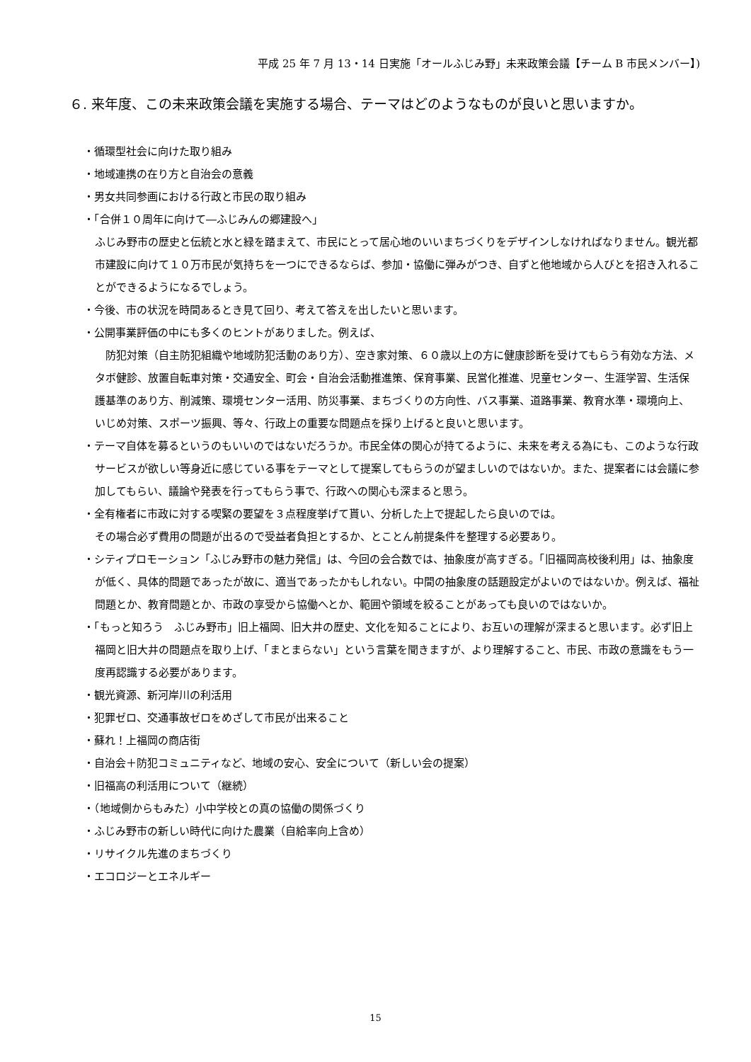平成 25 年 7 月 13・14 日実施「オールふじみ野」未来政策会議【チーム B 市民メンバー】)
６. 来年度、この未来政策会議を実施する場合、テーマはどのようなものが良いと思いますか。
・循環型社会に向けた取り組み
・地域連携の在り方と自治会の意義
・男女共同参画における行政と市民の取り組み
・「合併１０周年に向けて―ふじみんの郷建設へ」
ふじみ野市の歴史と伝統と水と緑を踏まえて、市民にとって居心地のいいまちづくりをデザインしなければなりません。観光都市建設に向けて１０万市民が気持ちを一つにできるならば、参加・協働に弾みがつき、自ずと他地域から人びとを招き入れることができるようになるでしょう。
・今後、市の状況を時間あるとき見て回り、考えて答えを出したいと思います。
・公開事業評価の中にも多くのヒントがありました。例えば、
　防犯対策（自主防犯組織や地域防犯活動のあり方）、空き家対策、６０歳以上の方に健康診断を受けてもらう有効な方法、メタボ健診、放置自転車対策・交通安全、町会・自治会活動推進策、保育事業、民営化推進、児童センター、生涯学習、生活保護基準のあり方、削減策、環境センター活用、防災事業、まちづくりの方向性、バス事業、道路事業、教育水準・環境向上、いじめ対策、スポーツ振興、等々、行政上の重要な問題点を採り上げると良いと思います。
・テーマ自体を募るというのもいいのではないだろうか。市民全体の関心が持てるように、未来を考える為にも、このような行政サービスが欲しい等身近に感じている事をテーマとして提案してもらうのが望ましいのではないか。また、提案者には会議に参加してもらい、議論や発表を行ってもらう事で、行政への関心も深まると思う。
・全有権者に市政に対する喫緊の要望を３点程度挙げて貰い、分析した上で提起したら良いのでは。
その場合必ず費用の問題が出るので受益者負担とするか、とことん前提条件を整理する必要あり。
・シティプロモーション「ふじみ野市の魅力発信」は、今回の会合数では、抽象度が高すぎる。「旧福岡高校後利用」は、抽象度が低く、具体的問題であったが故に、適当であったかもしれない。中間の抽象度の話題設定がよいのではないか。例えば、福祉問題とか、教育問題とか、市政の享受から協働へとか、範囲や領域を絞ることがあっても良いのではないか。
・「もっと知ろう　ふじみ野市」旧上福岡、旧大井の歴史、文化を知ることにより、お互いの理解が深まると思います。必ず旧上福岡と旧大井の問題点を取り上げ、「まとまらない」という言葉を聞きますが、より理解すること、市民、市政の意識をもう一度再認識する必要があります。
・観光資源、新河岸川の利活用
・犯罪ゼロ、交通事故ゼロをめざして市民が出来ること
・蘇れ！上福岡の商店街
・自治会＋防犯コミュニティなど、地域の安心、安全について（新しい会の提案）
・旧福高の利活用について（継続）
・（地域側からもみた）小中学校との真の協働の関係づくり
・ふじみ野市の新しい時代に向けた農業（自給率向上含め）
・リサイクル先進のまちづくり
・エコロジーとエネルギー
15